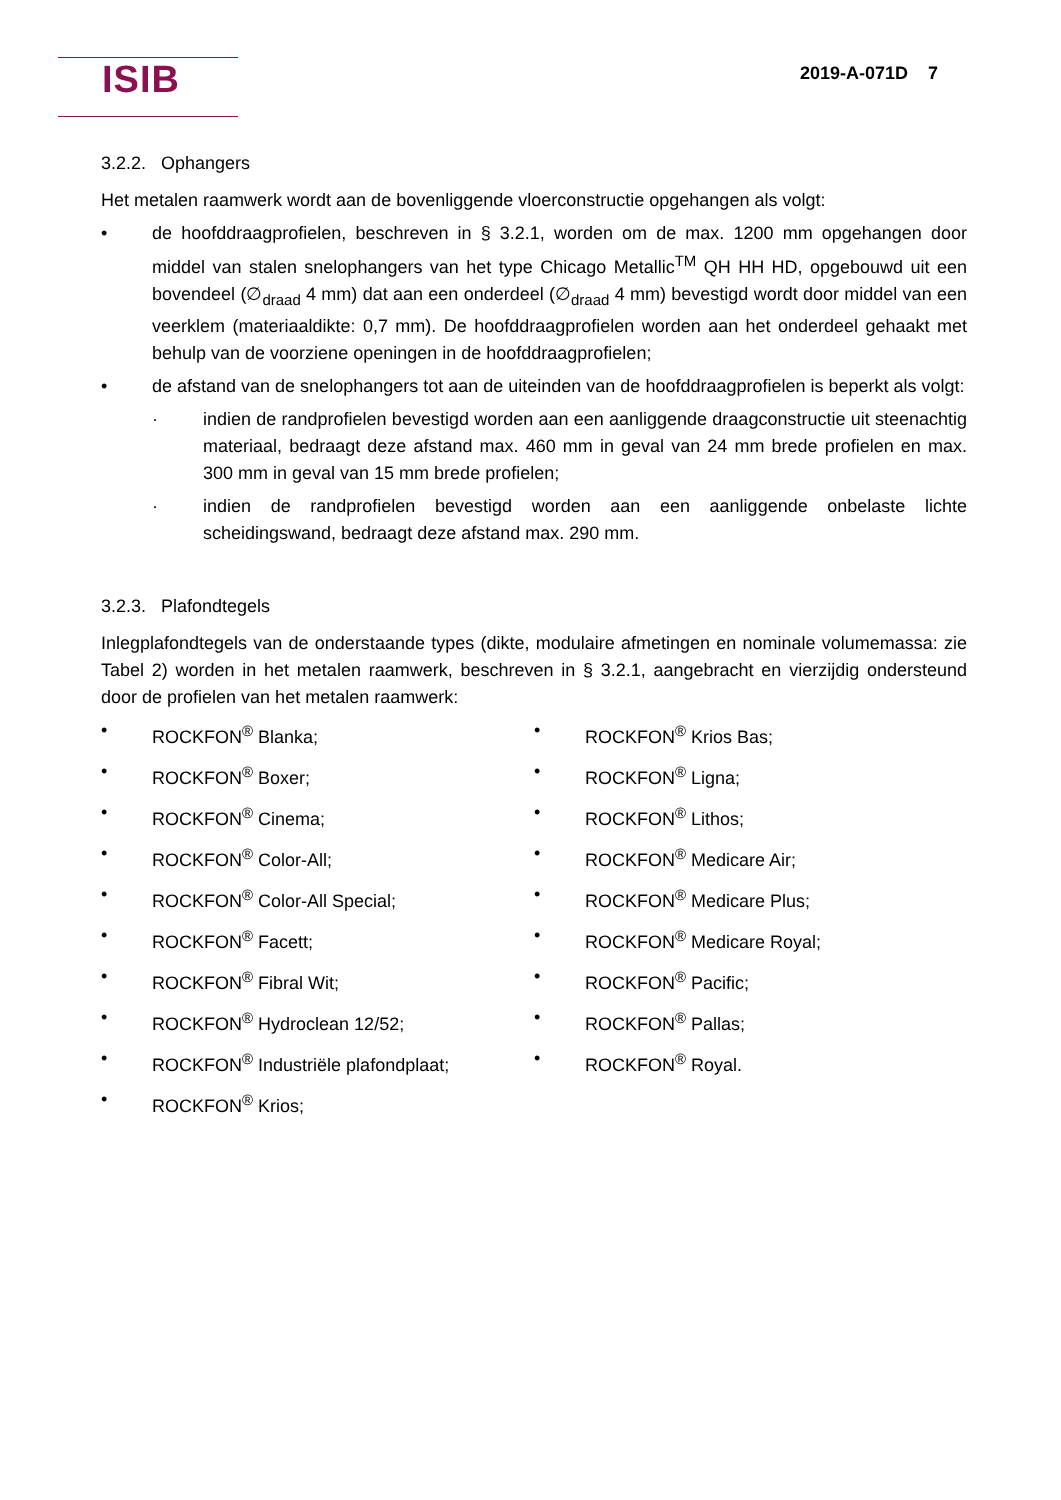ISIB 2019-A-071D 7
3.2.2. Ophangers
Het metalen raamwerk wordt aan de bovenliggende vloerconstructie opgehangen als volgt:
• de hoofddraagprofielen, beschreven in § 3.2.1, worden om de max. 1200 mm opgehangen door middel van stalen snelophangers van het type Chicago Metallic<sup>TM</sup> QH HH HD, opgebouwd uit een bovendeel (∅<sub>draad</sub> 4 mm) dat aan een onderdeel (∅<sub>draad</sub> 4 mm) bevestigd wordt door middel van een veerklem (materiaaldikte: 0,7 mm). De hoofddraagprofielen worden aan het onderdeel gehaakt met behulp van de voorziene openingen in de hoofddraagprofielen;
• de afstand van de snelophangers tot aan de uiteinden van de hoofddraagprofielen is beperkt als volgt:
· indien de randprofielen bevestigd worden aan een aanliggende draagconstructie uit steenachtig materiaal, bedraagt deze afstand max. 460 mm in geval van 24 mm brede profielen en max. 300 mm in geval van 15 mm brede profielen;
· indien de randprofielen bevestigd worden aan een aanliggende onbelaste lichte scheidingswand, bedraagt deze afstand max. 290 mm.
3.2.3. Plafondtegels
Inlegplafondtegels van de onderstaande types (dikte, modulaire afmetingen en nominale volumemassa: zie Tabel 2) worden in het metalen raamwerk, beschreven in § 3.2.1, aangebracht en vierzijdig ondersteund door de profielen van het metalen raamwerk:
• ROCKFON<sup>®</sup> Blanka;
• ROCKFON<sup>®</sup> Boxer;
• ROCKFON<sup>®</sup> Cinema;
• ROCKFON<sup>®</sup> Color-All;
• ROCKFON<sup>®</sup> Color-All Special;
• ROCKFON<sup>®</sup> Facett;
• ROCKFON<sup>®</sup> Fibral Wit;
• ROCKFON<sup>®</sup> Hydroclean 12/52;
• ROCKFON<sup>®</sup> Industriële plafondplaat;
• ROCKFON<sup>®</sup> Krios;
• ROCKFON<sup>®</sup> Krios Bas;
• ROCKFON<sup>®</sup> Ligna;
• ROCKFON<sup>®</sup> Lithos;
• ROCKFON<sup>®</sup> Medicare Air;
• ROCKFON<sup>®</sup> Medicare Plus;
• ROCKFON<sup>®</sup> Medicare Royal;
• ROCKFON<sup>®</sup> Pacific;
• ROCKFON<sup>®</sup> Pallas;
• ROCKFON<sup>®</sup> Royal.